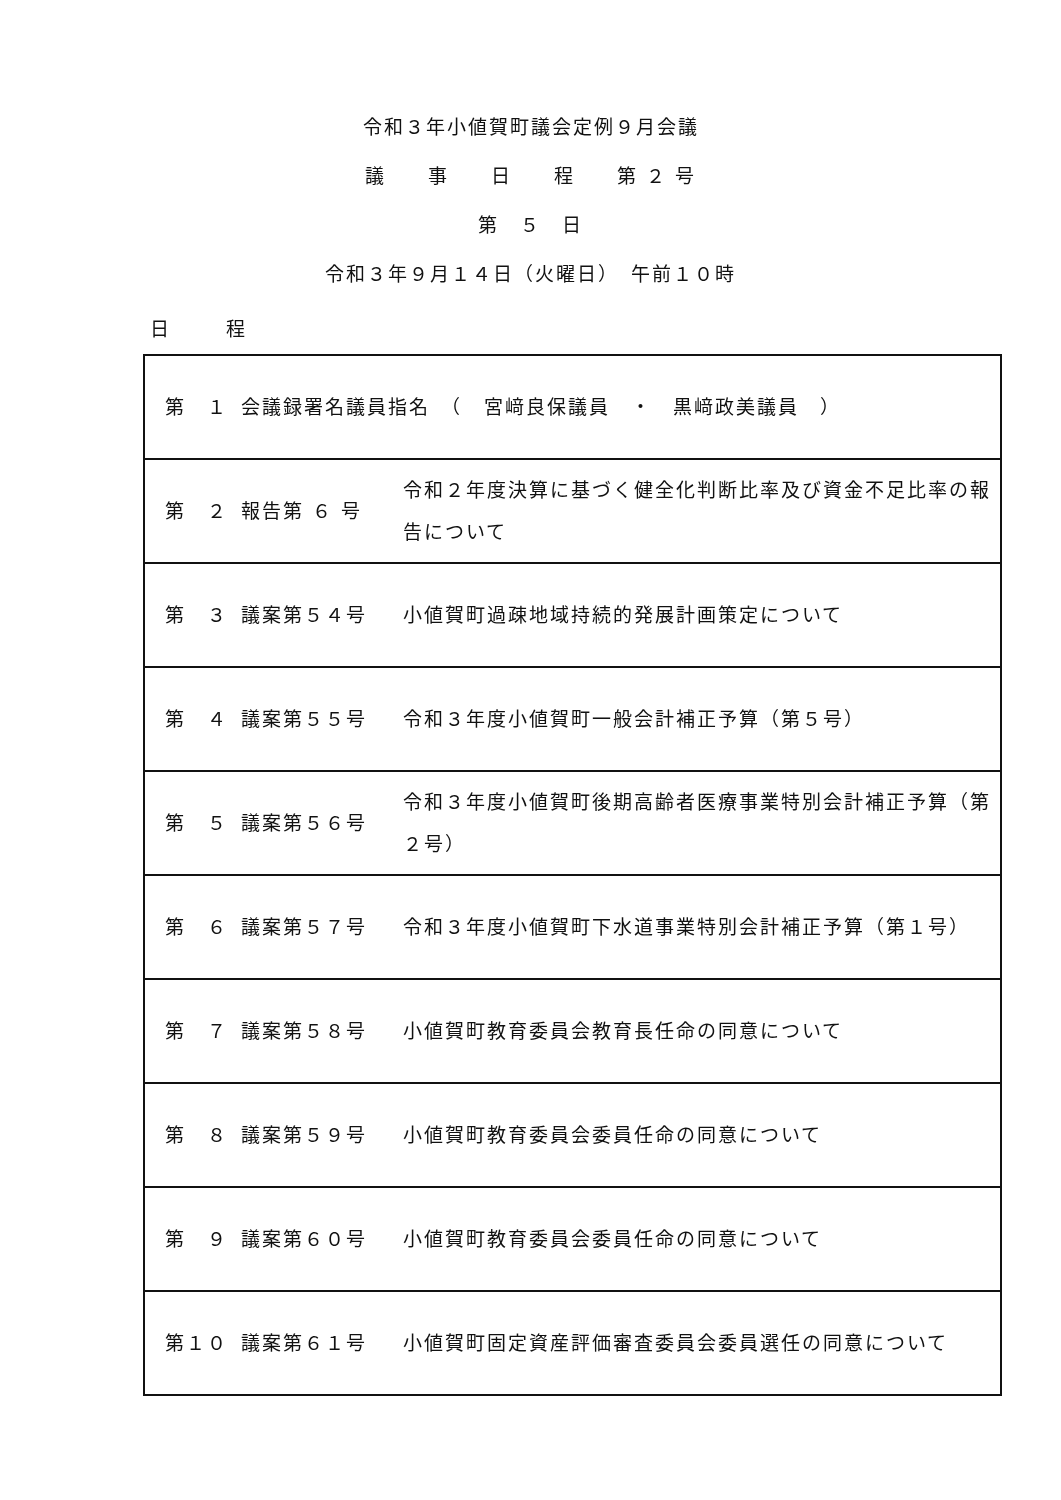令和３年小値賀町議会定例９月会議
議　　事　　日　　程　　第 ２ 号
第　５　日
令和３年９月１４日（火曜日）　午前１０時
日　　　程
| 第 １ | 会議録署名議員指名 （ 宮﨑良保議員 ・ 黒﨑政美議員 ） | |
| 第 ２ | 報告第 ６ 号 | 令和２年度決算に基づく健全化判断比率及び資金不足比率の報告について |
| 第 ３ | 議案第５４号 | 小値賀町過疎地域持続的発展計画策定について |
| 第 ４ | 議案第５５号 | 令和３年度小値賀町一般会計補正予算（第５号） |
| 第 ５ | 議案第５６号 | 令和３年度小値賀町後期高齢者医療事業特別会計補正予算（第２号） |
| 第 ６ | 議案第５７号 | 令和３年度小値賀町下水道事業特別会計補正予算（第１号） |
| 第 ７ | 議案第５８号 | 小値賀町教育委員会教育長任命の同意について |
| 第 ８ | 議案第５９号 | 小値賀町教育委員会委員任命の同意について |
| 第 ９ | 議案第６０号 | 小値賀町教育委員会委員任命の同意について |
| 第１０ | 議案第６１号 | 小値賀町固定資産評価審査委員会委員選任の同意について |